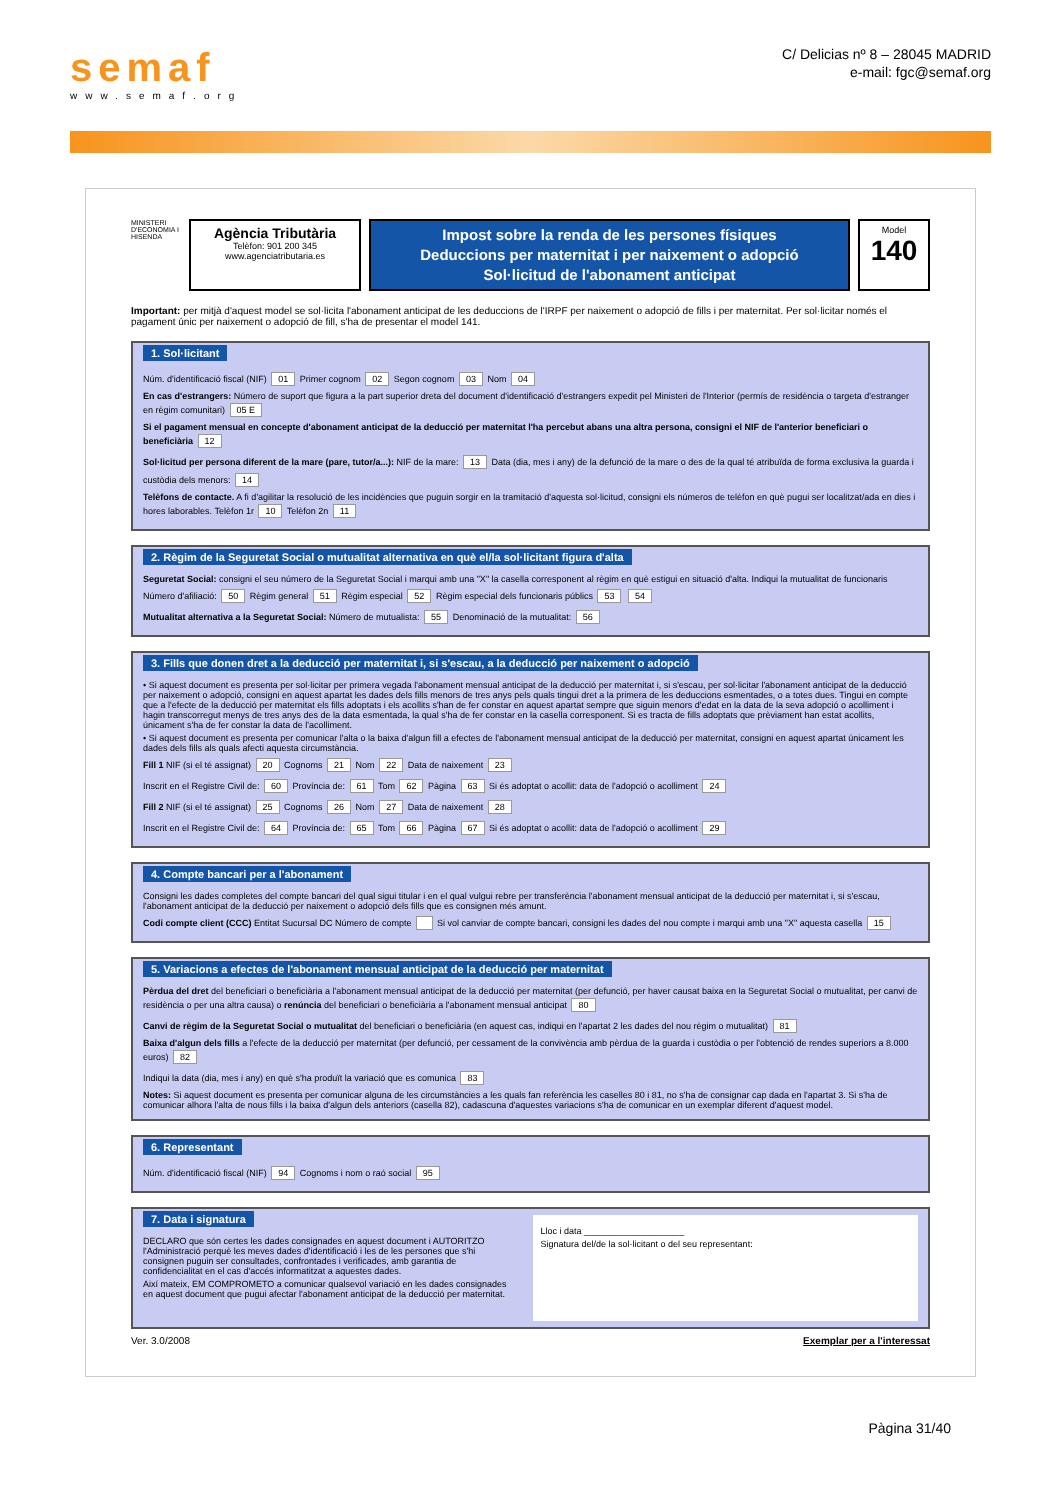semaf
www.semaf.org
C/ Delicias nº 8 – 28045 MADRID
e-mail: fgc@semaf.org
MINISTERI D'ECONOMIA I HISENDA
Agència Tributària
Telèfon: 901 200 345
www.agenciatributaria.es
Impost sobre la renda de les persones físiques
Deduccions per maternitat i per naixement o adopció
Sol·licitud de l'abonament anticipat
Model
140
Important: per mitjà d'aquest model se sol·licita l'abonament anticipat de les deduccions de l'IRPF per naixement o adopció de fills i per maternitat. Per sol·licitar només el pagament únic per naixement o adopció de fill, s'ha de presentar el model 141.
1. Sol·licitant
Núm. d'identificació fiscal (NIF) 01 Primer cognom 02 Segon cognom 03 Nom 04
En cas d'estrangers: Número de suport que figura a la part superior dreta del document d'identificació d'estrangers expedit pel Ministeri de l'Interior (permís de residència o targeta d'estranger en règim comunitari) 05 E
Si el pagament mensual en concepte d'abonament anticipat de la deducció per maternitat l'ha percebut abans una altra persona, consigni el NIF de l'anterior beneficiari o beneficiària 12
Sol·licitud per persona diferent de la mare (pare, tutor/a...): NIF de la mare: 13 Data (dia, mes i any) de la defunció de la mare o des de la qual té atribuïda de forma exclusiva la guarda i custòdia dels menors: 14
Telèfons de contacte. A fi d'agilitar la resolució de les incidències que puguin sorgir en la tramitació d'aquesta sol·licitud, consigni els números de telèfon en què pugui ser localitzat/ada en dies i hores laborables. Telèfon 1r 10 Telèfon 2n 11
2. Règim de la Seguretat Social o mutualitat alternativa en què el/la sol·licitant figura d'alta
Seguretat Social: consigni el seu número de la Seguretat Social i marqui amb una "X" la casella corresponent al règim en què estigui en situació d'alta. Indiqui la mutualitat de funcionaris
Número d'afiliació: 50 Règim general 51 Règim especial 52 Règim especial dels funcionaris públics 53 54
Mutualitat alternativa a la Seguretat Social: Número de mutualista: 55 Denominació de la mutualitat: 56
3. Fills que donen dret a la deducció per maternitat i, si s'escau, a la deducció per naixement o adopció
• Si aquest document es presenta per sol·licitar per primera vegada l'abonament mensual anticipat de la deducció per maternitat i, si s'escau, per sol·licitar l'abonament anticipat de la deducció per naixement o adopció, consigni en aquest apartat les dades dels fills menors de tres anys pels quals tingui dret a la primera de les deduccions esmentades, o a totes dues. Tingui en compte que a l'efecte de la deducció per maternitat els fills adoptats i els acollits s'han de fer constar en aquest apartat sempre que siguin menors d'edat en la data de la seva adopció o acolliment i hagin transcorregut menys de tres anys des de la data esmentada, la qual s'ha de fer constar en la casella corresponent. Si es tracta de fills adoptats que prèviament han estat acollits, únicament s'ha de fer constar la data de l'acolliment.
• Si aquest document es presenta per comunicar l'alta o la baixa d'algun fill a efectes de l'abonament mensual anticipat de la deducció per maternitat, consigni en aquest apartat únicament les dades dels fills als quals afecti aquesta circumstància.
Fill 1 NIF (si el té assignat) 20 Cognoms 21 Nom 22 Data de naixement 23
Inscrit en el Registre Civil de: 60 Província de: 61 Tom 62 Pàgina 63 Si és adoptat o acollit: data de l'adopció o acolliment 24
Fill 2 NIF (si el té assignat) 25 Cognoms 26 Nom 27 Data de naixement 28
Inscrit en el Registre Civil de: 64 Província de: 65 Tom 66 Pàgina 67 Si és adoptat o acollit: data de l'adopció o acolliment 29
4. Compte bancari per a l'abonament
Consigni les dades completes del compte bancari del qual sigui titular i en el qual vulgui rebre per transferència l'abonament mensual anticipat de la deducció per maternitat i, si s'escau, l'abonament anticipat de la deducció per naixement o adopció dels fills que es consignen més amunt.
Codi compte client (CCC) Entitat Sucursal DC Número de compte Si vol canviar de compte bancari, consigni les dades del nou compte i marqui amb una "X" aquesta casella 15
5. Variacions a efectes de l'abonament mensual anticipat de la deducció per maternitat
Pèrdua del dret del beneficiari o beneficiària a l'abonament mensual anticipat de la deducció per maternitat (per defunció, per haver causat baixa en la Seguretat Social o mutualitat, per canvi de residència o per una altra causa) o renúncia del beneficiari o beneficiària a l'abonament mensual anticipat 80
Canvi de règim de la Seguretat Social o mutualitat del beneficiari o beneficiària (en aquest cas, indiqui en l'apartat 2 les dades del nou règim o mutualitat) 81
Baixa d'algun dels fills a l'efecte de la deducció per maternitat (per defunció, per cessament de la convivència amb pèrdua de la guarda i custòdia o per l'obtenció de rendes superiors a 8.000 euros) 82
Indiqui la data (dia, mes i any) en què s'ha produït la variació que es comunica 83
Notes: Si aquest document es presenta per comunicar alguna de les circumstàncies a les quals fan referència les caselles 80 i 81, no s'ha de consignar cap dada en l'apartat 3. Si s'ha de comunicar alhora l'alta de nous fills i la baixa d'algun dels anteriors (casella 82), cadascuna d'aquestes variacions s'ha de comunicar en un exemplar diferent d'aquest model.
6. Representant
Núm. d'identificació fiscal (NIF) 94 Cognoms i nom o raó social 95
7. Data i signatura
DECLARO que són certes les dades consignades en aquest document i AUTORITZO l'Administració perquè les meves dades d'identificació i les de les persones que s'hi consignen puguin ser consultades, confrontades i verificades, amb garantia de confidencialitat en el cas d'accés informatitzat a aquestes dades.
Així mateix, EM COMPROMETO a comunicar qualsevol variació en les dades consignades en aquest document que pugui afectar l'abonament anticipat de la deducció per maternitat.
Lloc i data ____________________
Signatura del/de la sol·licitant o del seu representant:
Ver. 3.0/2008 Exemplar per a l'interessat
Pàgina 31/40